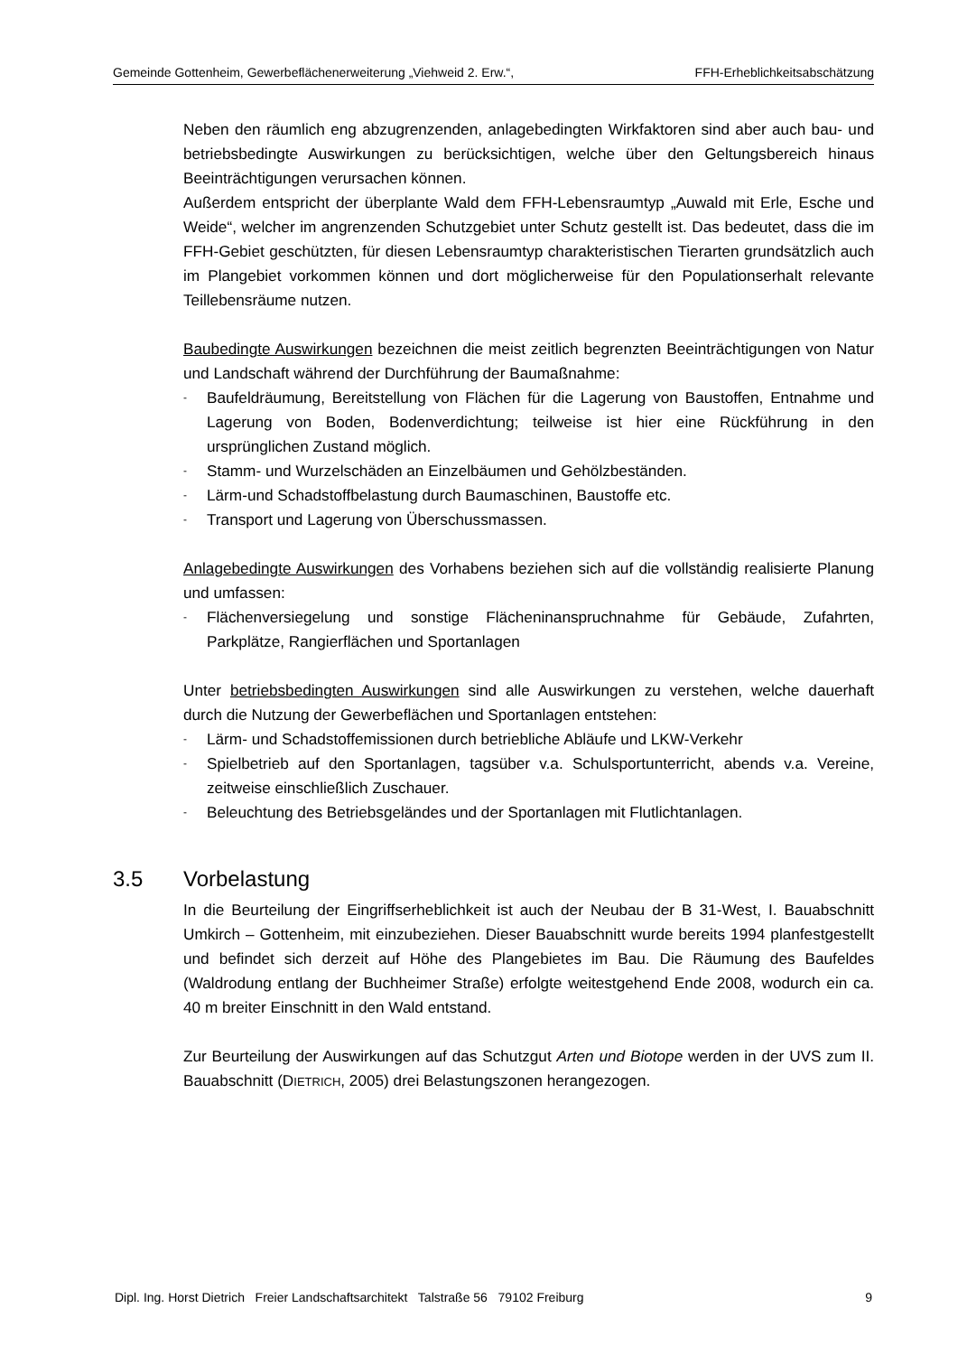Gemeinde Gottenheim, Gewerbeflächenerweiterung „Viehweid 2. Erw.“, FFH-Erheblichkeitsabschätzung
Neben den räumlich eng abzugrenzenden, anlagebedingten Wirkfaktoren sind aber auch bau- und betriebsbedingte Auswirkungen zu berücksichtigen, welche über den Geltungsbereich hinaus Beeinträchtigungen verursachen können.
Außerdem entspricht der überplante Wald dem FFH-Lebensraumtyp „Auwald mit Erle, Esche und Weide“, welcher im angrenzenden Schutzgebiet unter Schutz gestellt ist. Das bedeutet, dass die im FFH-Gebiet geschützten, für diesen Lebensraumtyp charakteristischen Tierarten grundsätzlich auch im Plangebiet vorkommen können und dort möglicherweise für den Populationserhalt relevante Teillebensräume nutzen.
Baubedingte Auswirkungen bezeichnen die meist zeitlich begrenzten Beeinträchtigungen von Natur und Landschaft während der Durchführung der Baumaßnahme:
- Baufeldräumung, Bereitstellung von Flächen für die Lagerung von Baustoffen, Entnahme und Lagerung von Boden, Bodenverdichtung; teilweise ist hier eine Rückführung in den ursprünglichen Zustand möglich.
- Stamm- und Wurzelschäden an Einzelbäumen und Gehölzbeständen.
- Lärm-und Schadstoffbelastung durch Baumaschinen, Baustoffe etc.
- Transport und Lagerung von Überschussmassen.
Anlagebedingte Auswirkungen des Vorhabens beziehen sich auf die vollständig realisierte Planung und umfassen:
- Flächenversiegelung und sonstige Flächeninanspruchnahme für Gebäude, Zufahrten, Parkplätze, Rangierflächen und Sportanlagen
Unter betriebsbedingten Auswirkungen sind alle Auswirkungen zu verstehen, welche dauerhaft durch die Nutzung der Gewerbeflächen und Sportanlagen entstehen:
- Lärm- und Schadstoffemissionen durch betriebliche Abläufe und LKW-Verkehr
- Spielbetrieb auf den Sportanlagen, tagsüber v.a. Schulsportunterricht, abends v.a. Vereine, zeitweise einschließlich Zuschauer.
- Beleuchtung des Betriebsgeländes und der Sportanlagen mit Flutlichtanlagen.
3.5 Vorbelastung
In die Beurteilung der Eingriffserheblichkeit ist auch der Neubau der B 31-West, I. Bauabschnitt Umkirch – Gottenheim, mit einzubeziehen. Dieser Bauabschnitt wurde bereits 1994 planfestgestellt und befindet sich derzeit auf Höhe des Plangebietes im Bau. Die Räumung des Baufeldes (Waldrodung entlang der Buchheimer Straße) erfolgte weitestgehend Ende 2008, wodurch ein ca. 40 m breiter Einschnitt in den Wald entstand.
Zur Beurteilung der Auswirkungen auf das Schutzgut Arten und Biotope werden in der UVS zum II. Bauabschnitt (DIETRICH, 2005) drei Belastungszonen herangezogen.
Dipl. Ing. Horst Dietrich Freier Landschaftsarchitekt Talstraße 56 79102 Freiburg 9